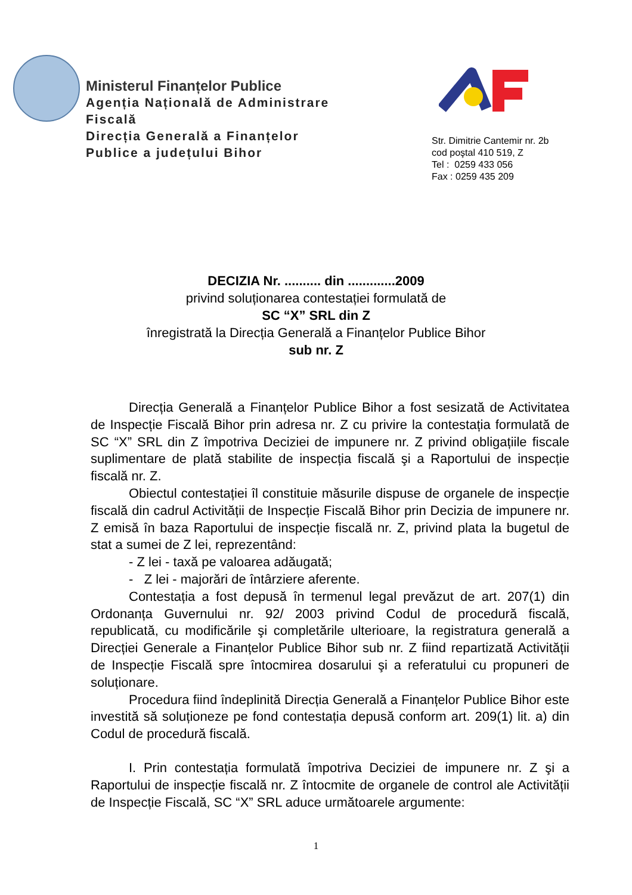Ministerul Finanțelor Publice
Agenția Națională de Administrare Fiscală
Direcția Generală a Finanțelor Publice a județului Bihor
Str. Dimitrie Cantemir nr. 2b
cod poştal 410 519, Z
Tel : 0259 433 056
Fax : 0259 435 209
DECIZIA Nr. .......... din .............2009
privind soluționarea contestației formulată de
SC “X” SRL din Z
înregistrată la Direcția Generală a Finanțelor Publice Bihor
sub nr. Z
Direcția Generală a Finanțelor Publice Bihor a fost sesizată de Activitatea de Inspecție Fiscală Bihor prin adresa nr. Z cu privire la contestația formulată de SC “X” SRL din Z împotriva Deciziei de impunere nr. Z privind obligațiile fiscale suplimentare de plată stabilite de inspecția fiscală şi a Raportului de inspecție fiscală nr. Z.
Obiectul contestației îl constituie măsurile dispuse de organele de inspecție fiscală din cadrul Activității de Inspecție Fiscală Bihor prin Decizia de impunere nr. Z emisă în baza Raportului de inspecție fiscală nr. Z, privind plata la bugetul de stat a sumei de Z lei, reprezentând:
- Z lei - taxă pe valoarea adăugată;
- Z lei - majorări de întârziere aferente.
Contestația a fost depusă în termenul legal prevăzut de art. 207(1) din Ordonanța Guvernului nr. 92/ 2003 privind Codul de procedură fiscală, republicată, cu modificările şi completările ulterioare, la registratura generală a Direcției Generale a Finanțelor Publice Bihor sub nr. Z fiind repartizată Activității de Inspecție Fiscală spre întocmirea dosarului şi a referatului cu propuneri de soluționare.
Procedura fiind îndeplinită Direcția Generală a Finanțelor Publice Bihor este investită să soluționeze pe fond contestația depusă conform art. 209(1) lit. a) din Codul de procedură fiscală.
I. Prin contestația formulată împotriva Deciziei de impunere nr. Z şi a Raportului de inspecție fiscală nr. Z întocmite de organele de control ale Activității de Inspecție Fiscală, SC “X” SRL aduce următoarele argumente:
1